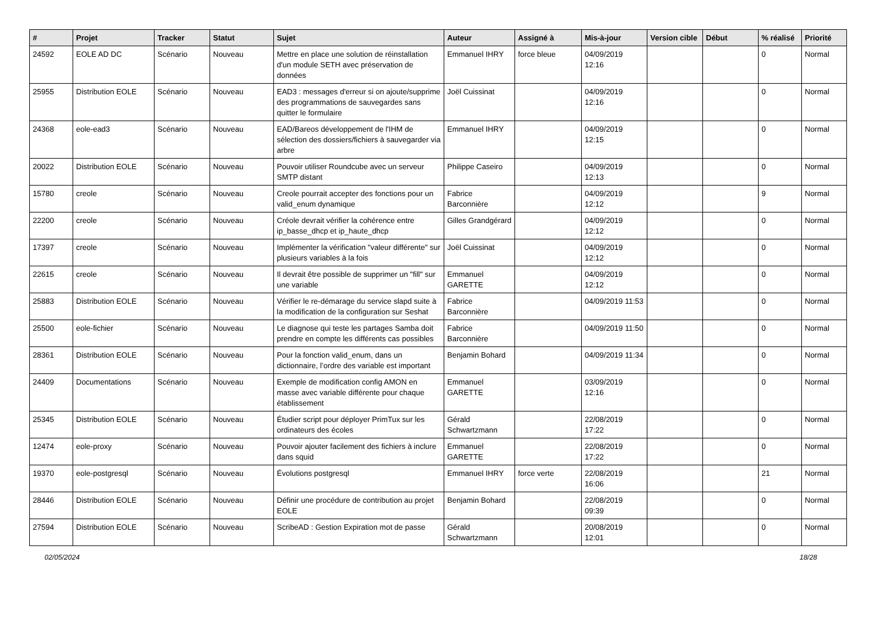| # | Projet | Tracker | Statut | Sujet | Auteur | Assigné à | Mis-à-jour | Version cible | Début | % réalisé | Priorité |
| --- | --- | --- | --- | --- | --- | --- | --- | --- | --- | --- | --- |
| 24592 | EOLE AD DC | Scénario | Nouveau | Mettre en place une solution de réinstallation d'un module SETH avec préservation de données | Emmanuel IHRY | force bleue | 04/09/2019 12:16 | | | 0 | Normal |
| 25955 | Distribution EOLE | Scénario | Nouveau | EAD3 : messages d'erreur si on ajoute/supprime des programmations de sauvegardes sans quitter le formulaire | Joël Cuissinat | | 04/09/2019 12:16 | | | 0 | Normal |
| 24368 | eole-ead3 | Scénario | Nouveau | EAD/Bareos développement de l'IHM de sélection des dossiers/fichiers à sauvegarder via arbre | Emmanuel IHRY | | 04/09/2019 12:15 | | | 0 | Normal |
| 20022 | Distribution EOLE | Scénario | Nouveau | Pouvoir utiliser Roundcube avec un serveur SMTP distant | Philippe Caseiro | | 04/09/2019 12:13 | | | 0 | Normal |
| 15780 | creole | Scénario | Nouveau | Creole pourrait accepter des fonctions pour un valid_enum dynamique | Fabrice Barconnière | | 04/09/2019 12:12 | | | 9 | Normal |
| 22200 | creole | Scénario | Nouveau | Créole devrait vérifier la cohérence entre ip_basse_dhcp et ip_haute_dhcp | Gilles Grandgérard | | 04/09/2019 12:12 | | | 0 | Normal |
| 17397 | creole | Scénario | Nouveau | Implémenter la vérification "valeur différente" sur plusieurs variables à la fois | Joël Cuissinat | | 04/09/2019 12:12 | | | 0 | Normal |
| 22615 | creole | Scénario | Nouveau | Il devrait être possible de supprimer un "fill" sur une variable | Emmanuel GARETTE | | 04/09/2019 12:12 | | | 0 | Normal |
| 25883 | Distribution EOLE | Scénario | Nouveau | Vérifier le re-démarage du service slapd suite à la modification de la configuration sur Seshat | Fabrice Barconnière | | 04/09/2019 11:53 | | | 0 | Normal |
| 25500 | eole-fichier | Scénario | Nouveau | Le diagnose qui teste les partages Samba doit prendre en compte les différents cas possibles | Fabrice Barconnière | | 04/09/2019 11:50 | | | 0 | Normal |
| 28361 | Distribution EOLE | Scénario | Nouveau | Pour la fonction valid_enum, dans un dictionnaire, l’ordre des variable est important | Benjamin Bohard | | 04/09/2019 11:34 | | | 0 | Normal |
| 24409 | Documentations | Scénario | Nouveau | Exemple de modification config AMON en masse avec variable différente pour chaque établissement | Emmanuel GARETTE | | 03/09/2019 12:16 | | | 0 | Normal |
| 25345 | Distribution EOLE | Scénario | Nouveau | Étudier script pour déployer PrimTux sur les ordinateurs des écoles | Gérald Schwartzmann | | 22/08/2019 17:22 | | | 0 | Normal |
| 12474 | eole-proxy | Scénario | Nouveau | Pouvoir ajouter facilement des fichiers à inclure dans squid | Emmanuel GARETTE | | 22/08/2019 17:22 | | | 0 | Normal |
| 19370 | eole-postgresql | Scénario | Nouveau | Évolutions postgresql | Emmanuel IHRY | force verte | 22/08/2019 16:06 | | | 21 | Normal |
| 28446 | Distribution EOLE | Scénario | Nouveau | Définir une procédure de contribution au projet EOLE | Benjamin Bohard | | 22/08/2019 09:39 | | | 0 | Normal |
| 27594 | Distribution EOLE | Scénario | Nouveau | ScribeAD : Gestion Expiration mot de passe | Gérald Schwartzmann | | 20/08/2019 12:01 | | | 0 | Normal |
02/05/2024 18/28